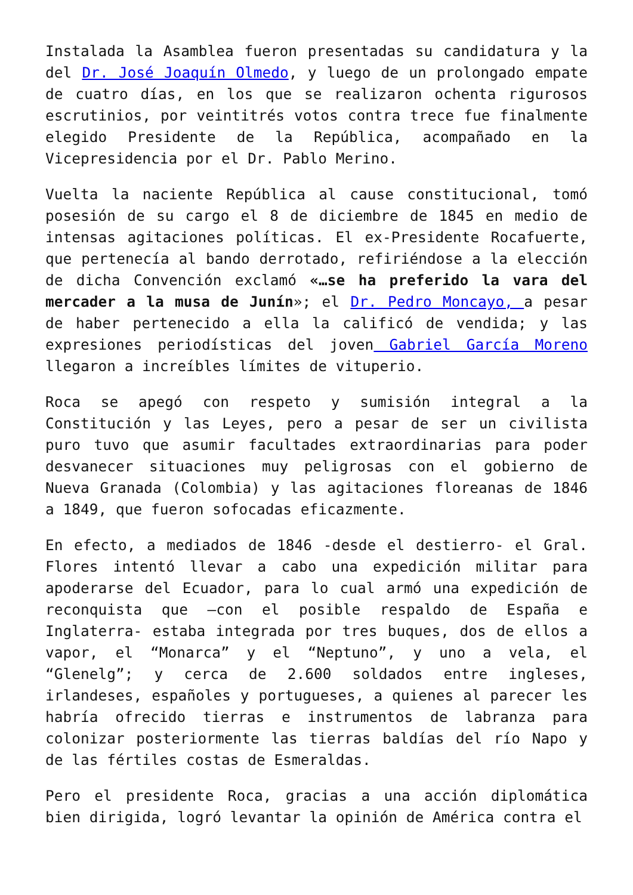Instalada la Asamblea fueron presentadas su candidatura y la del Dr. José Joaquín Olmedo, y luego de un prolongado empate de cuatro días, en los que se realizaron ochenta rigurosos escrutinios, por veintitrés votos contra trece fue finalmente elegido Presidente de la República, acompañado en la Vicepresidencia por el Dr. Pablo Merino.
Vuelta la naciente República al cause constitucional, tomó posesión de su cargo el 8 de diciembre de 1845 en medio de intensas agitaciones políticas. El ex-Presidente Rocafuerte, que pertenecía al bando derrotado, refiriéndose a la elección de dicha Convención exclamó «…se ha preferido la vara del mercader a la musa de Junín»; el Dr. Pedro Moncayo, a pesar de haber pertenecido a ella la calificó de vendida; y las expresiones periodísticas del joven Gabriel García Moreno llegaron a increíbles límites de vituperio.
Roca se apegó con respeto y sumisión integral a la Constitución y las Leyes, pero a pesar de ser un civilista puro tuvo que asumir facultades extraordinarias para poder desvanecer situaciones muy peligrosas con el gobierno de Nueva Granada (Colombia) y las agitaciones floreanas de 1846 a 1849, que fueron sofocadas eficazmente.
En efecto, a mediados de 1846 -desde el destierro- el Gral. Flores intentó llevar a cabo una expedición militar para apoderarse del Ecuador, para lo cual armó una expedición de reconquista que –con el posible respaldo de España e Inglaterra- estaba integrada por tres buques, dos de ellos a vapor, el “Monarca” y el “Neptuno”, y uno a vela, el “Glenelg”; y cerca de 2.600 soldados entre ingleses, irlandeses, españoles y portugueses, a quienes al parecer les habría ofrecido tierras e instrumentos de labranza para colonizar posteriormente las tierras baldías del río Napo y de las fértiles costas de Esmeraldas.
Pero el presidente Roca, gracias a una acción diplomática bien dirigida, logró levantar la opinión de América contra el